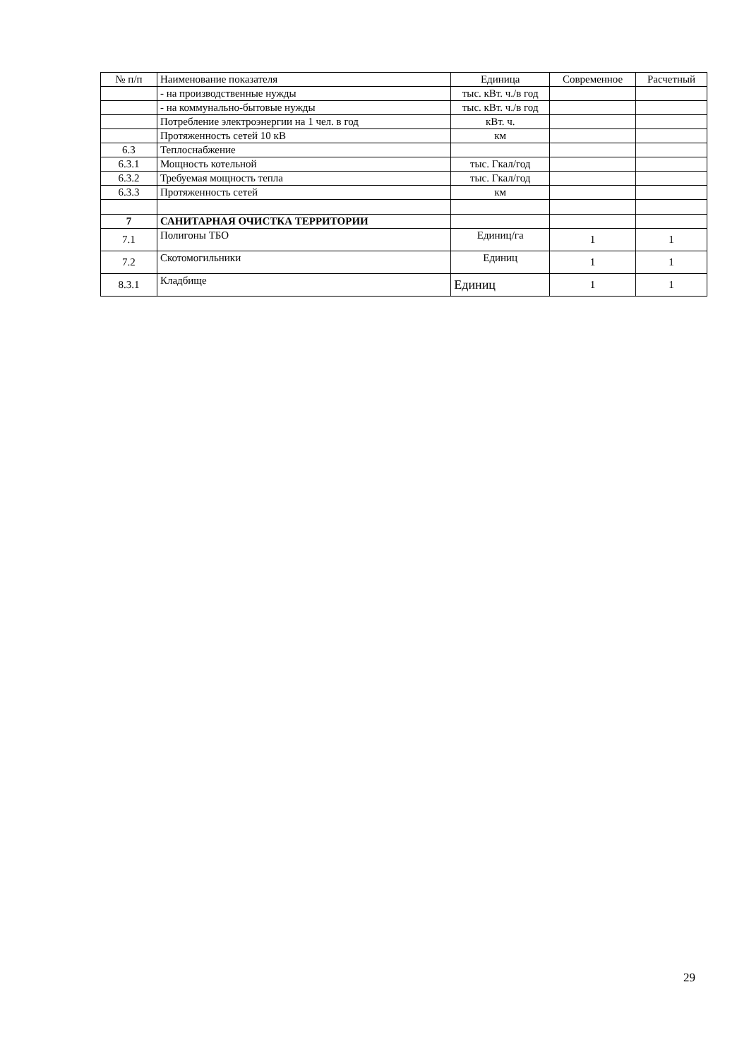| № п/п | Наименование показателя | Единица | Современное | Расчетный |
| | - на производственные нужды | тыс. кВт. ч./в год | | |
| | - на коммунально-бытовые нужды | тыс. кВт. ч./в год | | |
| | Потребление электроэнергии на 1 чел. в год | кВт. ч. | | |
| | Протяженность сетей 10 кВ | км | | |
| 6.3 | Теплоснабжение | | | |
| 6.3.1 | Мощность котельной | тыс. Гкал/год | | |
| 6.3.2 | Требуемая мощность тепла | тыс. Гкал/год | | |
| 6.3.3 | Протяженность сетей | км | | |
| 7 | САНИТАРНАЯ ОЧИСТКА ТЕРРИТОРИИ | | | |
| 7.1 | Полигоны ТБО | Единиц/га | 1 | 1 |
| 7.2 | Скотомогильники | Единиц | 1 | 1 |
| 8.3.1 | Кладбище | Единиц | 1 | 1 |
29